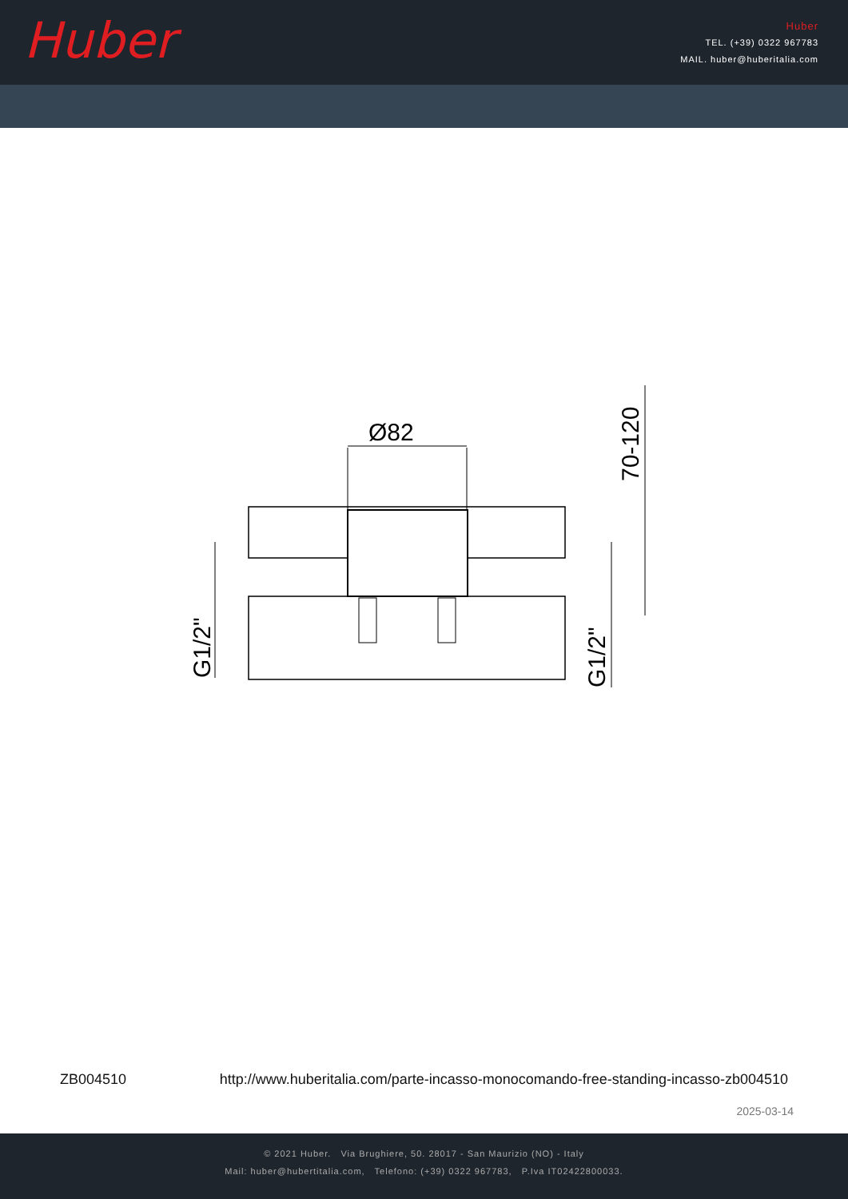Huber
Huber
TEL. (+39) 0322 967783
MAIL. huber@huberitalia.com
Ø82
70-120
G1/2"
G1/2"
ZB004510 http://www.huberitalia.com/parte-incasso-monocomando-free-standing-incasso-zb004510
2025-03-14
© 2021 Huber. Via Brughiere, 50. 28017 - San Maurizio (NO) - Italy
Mail: huber@hubertitalia.com, Telefono: (+39) 0322 967783, P.Iva IT02422800033.